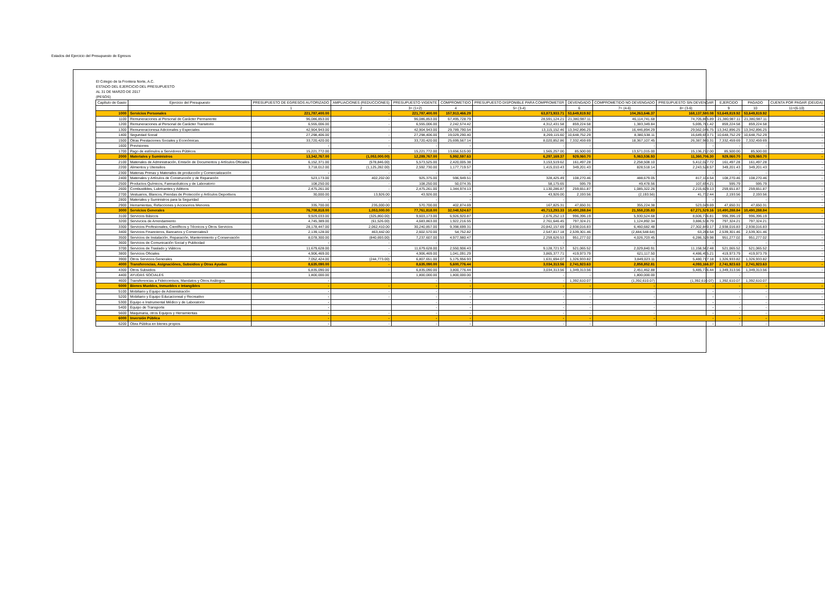Estados del Ejercicio del Presupuesto de Egresos
El Colegio de la Frontera Norte, A.C.
ESTADO DEL EJERCICIO DEL PRESUPUESTO
AL 31 DE MARZO DE 2017
(PESOS)
| Capítulo de Gasto | Ejercicio del Presupuesto | PRESUPUESTO DE EGRESOS AUTORIZADO | AMPLIACIONES (REDUCCIONES) | PRESUPUESTO VIGENTE | COMPROMETIDO | PRESUPUESTO DISPONIBLE PARA COMPROMETER | DEVENGADO | COMPROMETIDO NO DEVENGADO | PRESUPUESTO SIN DEVENGAR | EJERCIDO | PAGADO | CUENTA POR PAGAR (DEUDA) |
| --- | --- | --- | --- | --- | --- | --- | --- | --- | --- | --- | --- | --- |
| | | 1 | 2 | 3= (1+2) | 4 | 5= (3-4) | 6 | 7= (4-6) | 8= (3-6) | 9 | 10 | 11=(6-10) |
| 1000 | Servicios Personales | 221,787,400.00 | - | 221,787,400.00 | 157,913,466.29 | 63,873,933.71 | 53,649,819.92 | 104,263,646.37 | 168,137,580.08 | 53,649,819.92 | 53,649,819.92 | - |
| 1100 | Remuneraciones al Personal de Carácter Permanente | 96,086,853.00 | - | 96,086,853.00 | 67,495,728.79 | 28,591,124.21 | 21,380,987.11 | 46,114,741.68 | 74,705,865.89 | 21,380,987.11 | 21,380,987.11 | - |
| 1200 | Remuneraciones al Personal de Carácter Transitorio | 6,555,006.00 | - | 6,555,006.00 | 2,242,574.42 | 4,312,431.58 | 859,224.58 | 1,383,349.84 | 5,695,781.42 | 859,224.58 | 859,224.58 | - |
| 1300 | Remuneracionesa Adicionales y Especiales | 42,904,943.00 | - | 42,904,943.00 | 29,789,790.54 | 13,115,152.46 | 13,342,896.25 | 16,446,894.29 | 29,562,046.75 | 13,342,896.25 | 13,342,896.25 | - |
| 1400 | Seguridad Social | 27,298,406.00 | - | 27,298,406.00 | 19,029,290.40 | 8,269,115.60 | 10,648,752.29 | 8,380,538.11 | 16,649,653.71 | 10,648,752.29 | 10,648,752.29 | - |
| 1500 | Otras Prestaciones Sociales y Económicas. | 33,720,420.00 | - | 33,720,420.00 | 25,699,567.14 | 8,020,852.86 | 7,332,459.69 | 18,367,107.45 | 26,387,960.31 | 7,332,459.69 | 7,332,459.69 | - |
| 1600 | Previsiones | - | - | - | - | - | - | - | - | - | - | - |
| 1700 | Pago de estímulos a Servidores Públicos | 15,221,772.00 | - | 15,221,772.00 | 13,656,515.00 | 1,565,257.00 | 85,500.00 | 13,571,015.00 | 15,136,272.00 | 85,500.00 | 85,500.00 | - |
| 2000 | Materiales y Suministros | 13,342,767.00 | (1,053,000.00) | 12,289,767.00 | 5,992,597.63 | 6,297,169.37 | 929,060.70 | 5,063,536.93 | 11,360,706.30 | 929,060.70 | 929,060.70 | - |
| 2100 | Materiales de Administración, Emisión de Documentos y Artículos Oficiales | 6,152,371.00 | (578,846.00) | 5,573,525.00 | 2,420,005.38 | 3,153,519.62 | 161,497.28 | 2,258,508.10 | 5,412,027.72 | 161,497.28 | 161,497.28 | - |
| 2200 | Alimentos y Utensilios | 3,718,012.00 | (1,125,282.00) | 2,592,730.00 | 1,177,719.57 | 1,415,010.43 | 349,201.43 | 828,518.14 | 2,243,528.57 | 349,201.43 | 349,201.43 | - |
| 2300 | Materias Primas y Materiales de producción y Comercialización | - | - | - | - | - | - | - | - | - | - | - |
| 2400 | Materiales y Artículos de Construcción y de Reparación | 523,173.00 | 402,202.00 | 925,375.00 | 596,949.51 | 328,425.49 | 108,270.46 | 488,679.05 | 817,104.54 | 108,270.46 | 108,270.46 | - |
| 2500 | Productos Químicos, Farmacéuticos y de Laboratorio | 108,250.00 | - | 108,250.00 | 50,074.35 | 58,175.65 | 595.79 | 49,478.56 | 107,654.21 | 595.79 | 595.79 | - |
| 2600 | Combustibles, Lubricantes y Aditivos | 2,475,261.00 | - | 2,475,261.00 | 1,344,974.13 | 1,130,286.87 | 259,651.87 | 1,085,322.26 | 2,215,609.13 | 259,651.87 | 259,651.87 | - |
| 2700 | Vestuarios, Blancos, Prendas de Protección y Artículos Deportivos | 30,000.00 | 13,926.00 | 43,926.00 | - | 43,926.00 | 2,193.56 | (2,193.56) | 41,732.44 | 2,193.56 | 2,193.56 | - |
| 2800 | Materiales y Suministros para la Seguridad | - | - | - | - | - | | - | - | - | - | - |
| 2900 | Herramientas, Refacciones y Accesorios Menores | 335,700.00 | 235,000.00 | 570,700.00 | 402,874.69 | 167,825.31 | 47,650.31 | 355,224.38 | 523,049.69 | 47,650.31 | 47,650.31 | - |
| 3000 | Servicios Generales | 76,708,818.00 | 1,053,000.00 | 77,761,818.00 | 32,048,524.67 | 45,713,293.33 | 10,490,288.84 | 21,558,235.83 | 67,271,529.16 | 10,490,288.84 | 10,490,288.84 | - |
| 3100 | Servicios Básicos | 9,929,033.00 | (325,860.00) | 9,603,173.00 | 6,926,920.87 | 2,676,252.13 | 996,396.19 | 5,930,524.68 | 8,606,776.81 | 996,396.19 | 996,396.19 | - |
| 3200 | Servivcios de Arrendamiento | 4,745,389.00 | (61,526.00) | 4,683,863.00 | 1,922,216.55 | 2,761,646.45 | 797,324.21 | 1,124,892.34 | 3,886,538.79 | 797,324.21 | 797,324.21 | - |
| 3300 | Servicios Profesionales, Científicos y Técnicos y Otros Servicios | 28,178,447.00 | 2,062,410.00 | 30,240,857.00 | 9,398,699.31 | 20,842,157.69 | 2,938,016.83 | 6,460,682.48 | 27,302,840.17 | 2,938,016.83 | 2,938,016.83 | - |
| 3400 | Servicios Financieros, Bancarios y Comerciales3 | 2,139,128.00 | 463,442.00 | 2,602,570.00 | 54,752.82 | 2,547,817.18 | 2,539,301.46 | (2,484,548.64) | 63,268.54 | 2,539,301.46 | 2,539,301.46 | - |
| 3500 | Servicios de Instalación, Reparación, Mantenimiento y Conservación | 8,078,300.00 | (840,693.00) | 7,237,607.00 | 4,977,980.47 | 2,259,626.53 | 951,277.02 | 4,026,703.45 | 6,286,329.98 | 951,277.02 | 951,277.02 | - |
| 3600 | Servicios de Comunicación Social y Publicidad | - | - | - | | - | | - | - | - | - | - |
| 3700 | Servicios de Traslado y Viáticos | 11,679,628.00 | - | 11,679,628.00 | 2,550,906.43 | 9,128,721.57 | 521,065.52 | 2,029,840.91 | 11,158,562.48 | 521,065.52 | 521,065.52 | - |
| 3800 | Servicios Oficiales | 4,906,469.00 | - | 4,906,469.00 | 1,041,091.29 | 3,865,377.71 | 419,973.79 | 621,117.50 | 4,486,495.21 | 419,973.79 | 419,973.79 | - |
| 3900 | Otros Servicios Generales | 7,052,424.00 | (244,773.00) | 6,807,651.00 | 5,175,956.93 | 1,631,694.07 | 1,326,933.82 | 3,849,023.11 | 5,480,717.18 | 1,326,933.82 | 1,326,933.82 | - |
| 4000 | Transferencias, Asignaciónes, Subsidios y Otras Ayudas | 8,635,090.00 | - | 8,635,090.00 | 5,600,776.44 | 3,034,313.56 | 2,741,923.63 | 2,858,852.81 | 4,093,166.37 | 2,741,923.63 | 2,741,923.63 | - |
| 4300 | Otros Subsidios | 6,835,090.00 | - | 6,835,090.00 | 3,800,776.44 | 3,034,313.56 | 1,349,313.56 | 2,451,462.88 | 5,485,776.44 | 1,349,313.56 | 1,349,313.56 | - |
| 4400 | AYUDAS SOCIALES | 1,800,000.00 | | 1,800,000.00 | 1,800,000.00 | - | - | 1,800,000.00 | | - | | |
| 4600 | Transferencias a Fideicomisos, Mandatos y Otros Análogos | - | | - | - | - | 1,392,610.07 | (1,392,610.07) | (1,392,610.07) | 1,392,610.07 | 1,392,610.07 | - |
| 5000 | Bienes Muebles, Inmuebles e Intangibles | - | - | - | - | - | - | - | - | - | - | - |
| 5100 | Mobiliario y Equipo de Administración | - | - | - | - | - | - | - | - | - | - | - |
| 5200 | Mobiliario y Equipo Educacioneal y Recreativo | - | - | - | - | - | - | - | - | - | - | - |
| 5300 | Equipo e Instrumental Médico y de Laboratorio | - | | - | - | - | - | - | - | - | - | - |
| 5400 | Equipo de Transporte | - | | - | - | - | - | - | - | - | - | - |
| 5600 | Maquinaria, otros Equipos y Herramientas | - | - | - | - | - | - | - | - | - | - | - |
| 6000 | Inversión Pública | - | - | - | - | - | - | - | - | - | - | - |
| 6200 | Obra Pública en bienes propios | - | - | - | - | - | - | - | - | - | - | - |